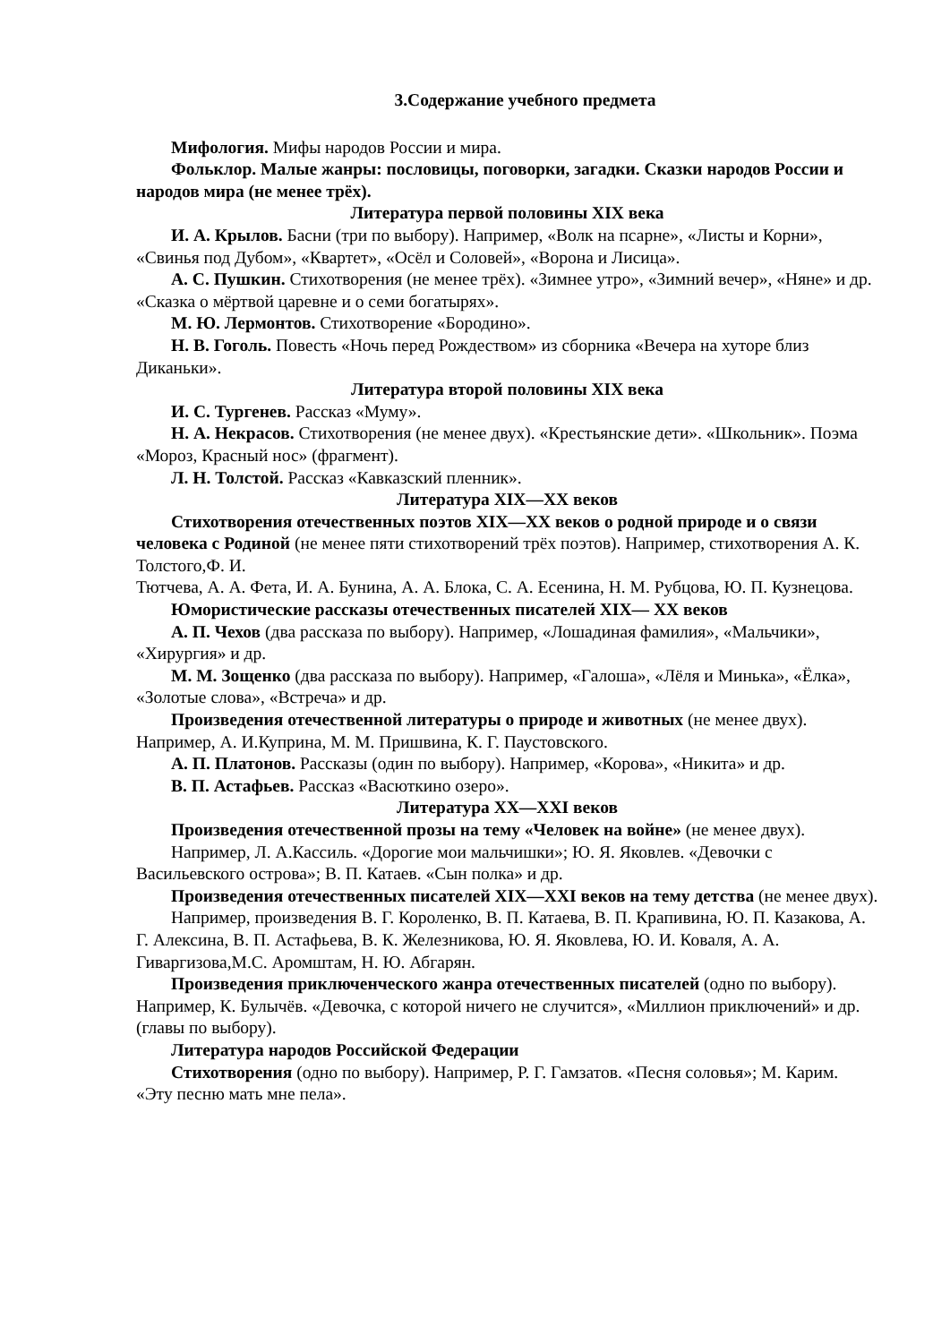3.Содержание учебного предмета
Мифология. Мифы народов России и мира.
Фольклор. Малые жанры: пословицы, поговорки, загадки. Сказки народов России и народов мира (не менее трёх).
Литература первой половины XIX века
И. А. Крылов. Басни (три по выбору). Например, «Волк на псарне», «Листы и Корни», «Свинья под Дубом», «Квартет», «Осёл и Соловей», «Ворона и Лисица».
А. С. Пушкин. Стихотворения (не менее трёх). «Зимнее утро», «Зимний вечер», «Няне» и др. «Сказка о мёртвой царевне и о семи богатырях».
М. Ю. Лермонтов. Стихотворение «Бородино».
Н. В. Гоголь. Повесть «Ночь перед Рождеством» из сборника «Вечера на хуторе близ Диканьки».
Литература второй половины XIX века
И. С. Тургенев. Рассказ «Муму».
Н. А. Некрасов. Стихотворения (не менее двух). «Крестьянские дети». «Школьник». Поэма «Мороз, Красный нос» (фрагмент).
Л. Н. Толстой. Рассказ «Кавказский пленник».
Литература XIX—XX веков
Стихотворения отечественных поэтов XIX—XX веков о родной природе и о связи человека с Родиной (не менее пяти стихотворений трёх поэтов). Например, стихотворения А. К. Толстого,Ф. И.
Тютчева, А. А. Фета, И. А. Бунина, А. А. Блока, С. А. Есенина, Н. М. Рубцова, Ю. П. Кузнецова.
Юмористические рассказы отечественных писателей XIX— XX веков
А. П. Чехов (два рассказа по выбору). Например, «Лошадиная фамилия», «Мальчики», «Хирургия» и др.
М. М. Зощенко (два рассказа по выбору). Например, «Галоша», «Лёля и Минька», «Ёлка», «Золотые слова», «Встреча» и др.
Произведения отечественной литературы о природе и животных (не менее двух). Например, А. И.Куприна, М. М. Пришвина, К. Г. Паустовского.
А. П. Платонов. Рассказы (один по выбору). Например, «Корова», «Никита» и др.
В. П. Астафьев. Рассказ «Васюткино озеро».
Литература XX—XXI веков
Произведения отечественной прозы на тему «Человек на войне» (не менее двух).
Например, Л. А.Кассиль. «Дорогие мои мальчишки»; Ю. Я. Яковлев. «Девочки с Васильевского острова»; В. П. Катаев. «Сын полка» и др.
Произведения отечественных писателей XIX—XXI веков на тему детства (не менее двух).
Например, произведения В. Г. Короленко, В. П. Катаева, В. П. Крапивина, Ю. П. Казакова, А. Г. Алексина, В. П. Астафьева, В. К. Железникова, Ю. Я. Яковлева, Ю. И. Коваля, А. А. Гиваргизова,М.С. Аромштам, Н. Ю. Абгарян.
Произведения приключенческого жанра отечественных писателей (одно по выбору). Например, К. Булычёв. «Девочка, с которой ничего не случится», «Миллион приключений» и др. (главы по выбору).
Литература народов Российской Федерации
Стихотворения (одно по выбору). Например, Р. Г. Гамзатов. «Песня соловья»; М. Карим. «Эту песню мать мне пела».